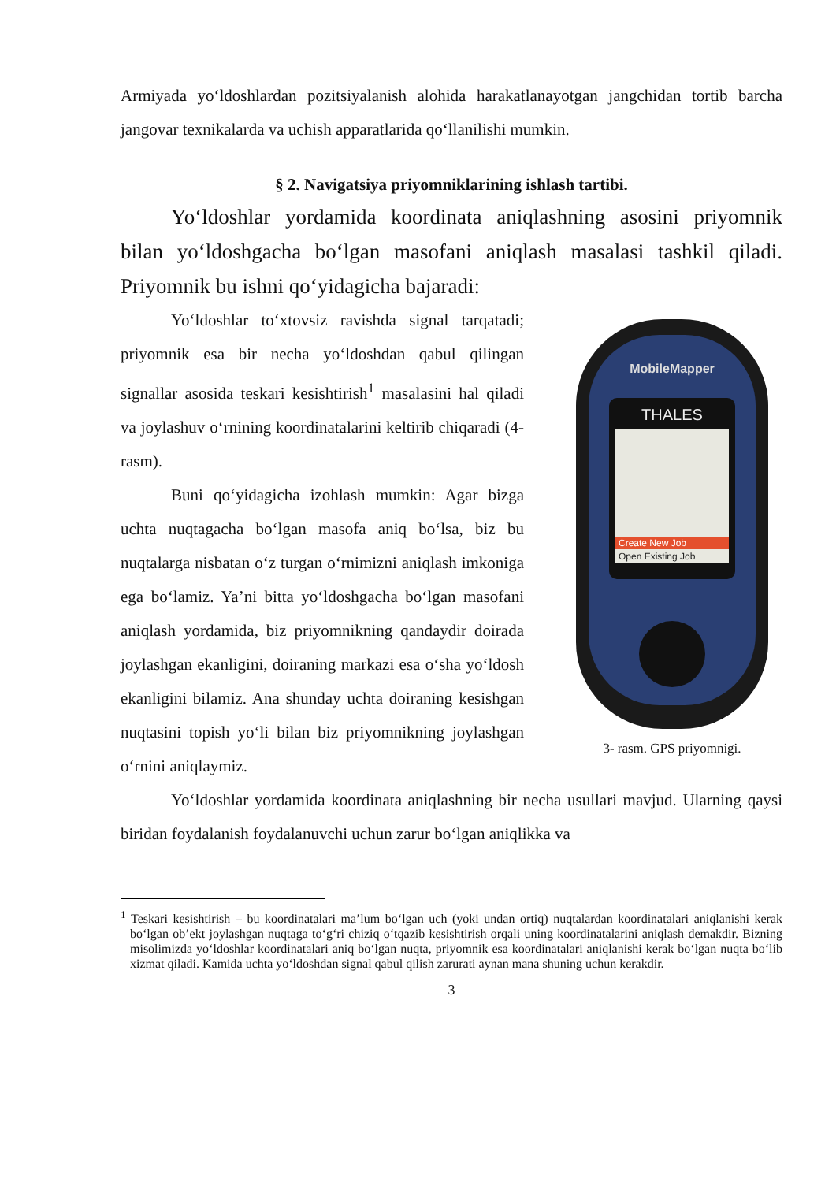Armiyada yo‘ldoshlardan pozitsiyalanish alohida harakatlanayotgan jangchidan tortib barcha jangovar texnikalarda va uchish apparatlarida qo‘llanilishi mumkin.
§ 2. Navigatsiya priyomniklarining ishlash tartibi.
Yo‘ldoshlar yordamida koordinata aniqlashning asosini priyomnik bilan yo‘ldoshgacha bo‘lgan masofani aniqlash masalasi tashkil qiladi. Priyomnik bu ishni qo‘yidagicha bajaradi:
Yo‘ldoshlar to‘xtovsiz ravishda signal tarqatadi; priyomnik esa bir necha yo‘ldoshdan qabul qilingan signallar asosida teskari kesishtirish<sup>1</sup> masalasini hal qiladi va joylashuv o‘rnining koordinatalarini keltirib chiqaradi (4-rasm).
Buni qo‘yidagicha izohlash mumkin: Agar bizga uchta nuqtagacha bo‘lgan masofa aniq bo‘lsa, biz bu nuqtalarga nisbatan o‘z turgan o‘rnimizni aniqlash imkoniga ega bo‘lamiz. Ya’ni bitta yo‘ldoshgacha bo‘lgan masofani aniqlash yordamida, biz priyomnikning qandaydir doirada joylashgan ekanligini, doiraning markazi esa o‘sha yo‘ldosh ekanligini bilamiz. Ana shunday uchta doiraning kesishgan nuqtasini topish yo‘li bilan biz priyomnikning joylashgan o‘rnini aniqlaymiz.
MobileMapper
THALES
Create New Job
Open Existing Job
3- rasm. GPS priyomnigi.
Yo‘ldoshlar yordamida koordinata aniqlashning bir necha usullari mavjud. Ularning qaysi biridan foydalanish foydalanuvchi uchun zarur bo‘lgan aniqlikka va
<sup>1</sup> Teskari kesishtirish – bu koordinatalari ma’lum bo‘lgan uch (yoki undan ortiq) nuqtalardan koordinatalari aniqlanishi kerak bo‘lgan ob’ekt joylashgan nuqtaga to‘g‘ri chiziq o‘tqazib kesishtirish orqali uning koordinatalarini aniqlash demakdir. Bizning misolimizda yo‘ldoshlar koordinatalari aniq bo‘lgan nuqta, priyomnik esa koordinatalari aniqlanishi kerak bo‘lgan nuqta bo‘lib xizmat qiladi. Kamida uchta yo‘ldoshdan signal qabul qilish zarurati aynan mana shuning uchun kerakdir.
3